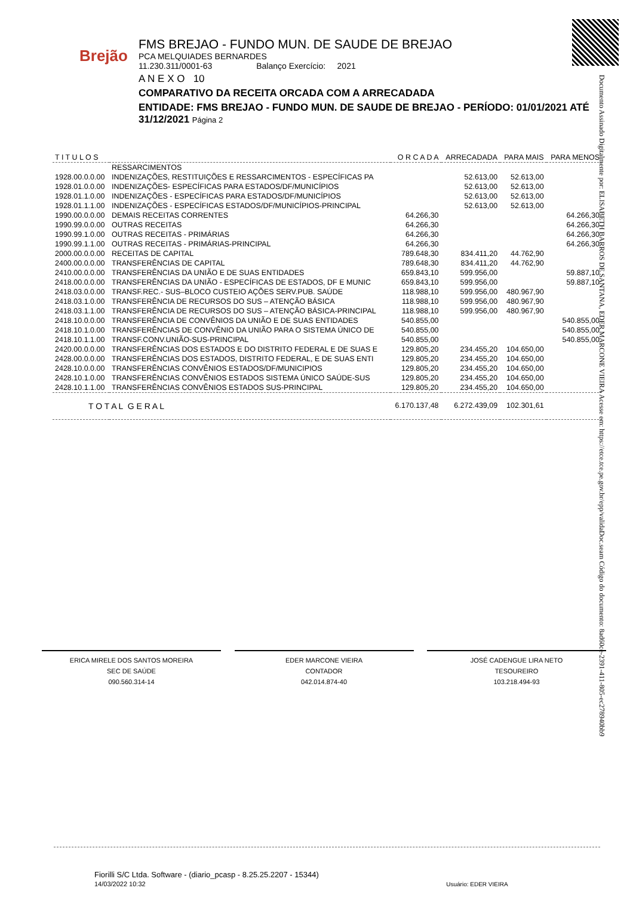Brejão
FMS BREJAO - FUNDO MUN. DE SAUDE DE BREJAO
PCA MELQUIADES BERNARDES
11.230.311/0001-63 Balanço Exercício: 2021
A N E X O 10
COMPARATIVO DA RECEITA ORCADA COM A ARRECADADA
ENTIDADE: FMS BREJAO - FUNDO MUN. DE SAUDE DE BREJAO - PERÍODO: 01/01/2021 ATÉ 31/12/2021 Página 2
Documento Assinado Digitalmente por: ELISABETH BARROS DE SANTANA, EDER MARCONE VIEIRA Acesse em: https://etce.tce.pe.gov.br/epp/validaDoc.seam Código do documento: 8ad60ce-2391-411-805-ec278940bb9
| T I T U L O S | | O R C A D A | ARRECADADA | PARA MAIS | PARA MENOS |
| --- | --- | --- | --- | --- | --- |
| | RESSARCIMENTOS | | | | |
| 1928.00.0.0.00 | INDENIZAÇÕES, RESTITUIÇÕES E RESSARCIMENTOS - ESPECÍFICAS PA | | 52.613,00 | 52.613,00 | |
| 1928.01.0.0.00 | INDENIZAÇÕES- ESPECÍFICAS PARA ESTADOS/DF/MUNICÍPIOS | | 52.613,00 | 52.613,00 | |
| 1928.01.1.0.00 | INDENIZAÇÕES - ESPECÍFICAS PARA ESTADOS/DF/MUNICÍPIOS | | 52.613,00 | 52.613,00 | |
| 1928.01.1.1.00 | INDENIZAÇÕES - ESPECÍFICAS ESTADOS/DF/MUNICÍPIOS-PRINCIPAL | | 52.613,00 | 52.613,00 | |
| 1990.00.0.0.00 | DEMAIS RECEITAS CORRENTES | 64.266,30 | | | 64.266,30 |
| 1990.99.0.0.00 | OUTRAS RECEITAS | 64.266,30 | | | 64.266,30 |
| 1990.99.1.0.00 | OUTRAS RECEITAS - PRIMÁRIAS | 64.266,30 | | | 64.266,30 |
| 1990.99.1.1.00 | OUTRAS RECEITAS - PRIMÁRIAS-PRINCIPAL | 64.266,30 | | | 64.266,30 |
| 2000.00.0.0.00 | RECEITAS DE CAPITAL | 789.648,30 | 834.411,20 | 44.762,90 | |
| 2400.00.0.0.00 | TRANSFERÊNCIAS DE CAPITAL | 789.648,30 | 834.411,20 | 44.762,90 | |
| 2410.00.0.0.00 | TRANSFERÊNCIAS DA UNIÃO E DE SUAS ENTIDADES | 659.843,10 | 599.956,00 | | 59.887,10 |
| 2418.00.0.0.00 | TRANSFERÊNCIAS DA UNIÃO - ESPECÍFICAS DE ESTADOS, DF E MUNIC | 659.843,10 | 599.956,00 | | 59.887,10 |
| 2418.03.0.0.00 | TRANSF.REC.- SUS–BLOCO CUSTEIO AÇÕES SERV.PUB. SAÚDE | 118.988,10 | 599.956,00 | 480.967,90 | |
| 2418.03.1.0.00 | TRANSFERÊNCIA DE RECURSOS DO SUS – ATENÇÃO BÁSICA | 118.988,10 | 599.956,00 | 480.967,90 | |
| 2418.03.1.1.00 | TRANSFERÊNCIA DE RECURSOS DO SUS – ATENÇÃO BÁSICA-PRINCIPAL | 118.988,10 | 599.956,00 | 480.967,90 | |
| 2418.10.0.0.00 | TRANSFERÊNCIA DE CONVÊNIOS DA UNIÃO E DE SUAS ENTIDADES | 540.855,00 | | | 540.855,00 |
| 2418.10.1.0.00 | TRANSFERÊNCIAS DE CONVÊNIO DA UNIÃO PARA O SISTEMA ÚNICO DE | 540.855,00 | | | 540.855,00 |
| 2418.10.1.1.00 | TRANSF.CONV.UNIÃO-SUS-PRINCIPAL | 540.855,00 | | | 540.855,00 |
| 2420.00.0.0.00 | TRANSFERÊNCIAS DOS ESTADOS E DO DISTRITO FEDERAL E DE SUAS E | 129.805,20 | 234.455,20 | 104.650,00 | |
| 2428.00.0.0.00 | TRANSFERÊNCIAS DOS ESTADOS, DISTRITO FEDERAL, E DE SUAS ENTI | 129.805,20 | 234.455,20 | 104.650,00 | |
| 2428.10.0.0.00 | TRANSFERÊNCIAS CONVÊNIOS ESTADOS/DF/MUNICIPIOS | 129.805,20 | 234.455,20 | 104.650,00 | |
| 2428.10.1.0.00 | TRANSFERÊNCIAS CONVÊNIOS ESTADOS SISTEMA ÚNICO SAÚDE-SUS | 129.805,20 | 234.455,20 | 104.650,00 | |
| 2428.10.1.1.00 | TRANSFERÊNCIAS CONVÊNIOS ESTADOS SUS-PRINCIPAL | 129.805,20 | 234.455,20 | 104.650,00 | |
| T O T A L G E R A L | | 6.170.137,48 | 6.272.439,09 | 102.301,61 | |
ERICA MIRELE DOS SANTOS MOREIRA
SEC DE SAÚDE
090.560.314-14
EDER MARCONE VIEIRA
CONTADOR
042.014.874-40
JOSÉ CADENGUE LIRA NETO
TESOUREIRO
103.218.494-93
Fiorilli S/C Ltda. Software - (diario_pcasp - 8.25.25.2207 - 15344)
14/03/2022 10:32 Usuário: EDER VIEIRA